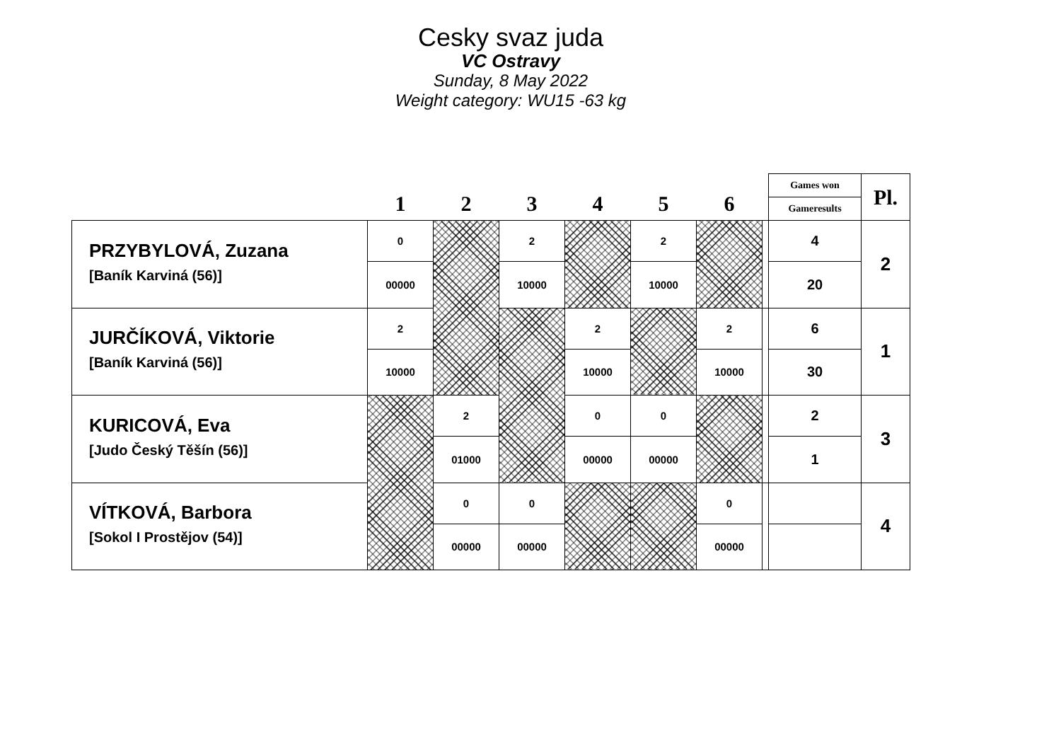Cesky svaz juda
VC Ostravy
Sunday, 8 May 2022
Weight category: WU15 -63 kg
| | 1 | 2 | 3 | 4 | 5 | 6 | | Games won | Pl. |
| --- | --- | --- | --- | --- | --- | --- | --- | --- | --- |
| | | | | | | | | Gameresults | |
| PRZYBYLOVÁ, Zuzana | 0 | | 2 | | 2 | | | 4 | 2 |
| [Baník Karviná (56)] | 00000 | | 10000 | | 10000 | | | 20 | |
| JURČÍKOVÁ, Viktorie | 2 | | | 2 | | 2 | | 6 | 1 |
| [Baník Karviná (56)] | 10000 | | | 10000 | | 10000 | | 30 | |
| KURICOVÁ, Eva | | 2 | | 0 | 0 | | | 2 | 3 |
| [Judo Český Těšín (56)] | | 01000 | | 00000 | 00000 | | | 1 | |
| VÍTKOVÁ, Barbora | | 0 | 0 | | | 0 | | | 4 |
| [Sokol I Prostějov (54)] | | 00000 | 00000 | | | 00000 | | | |